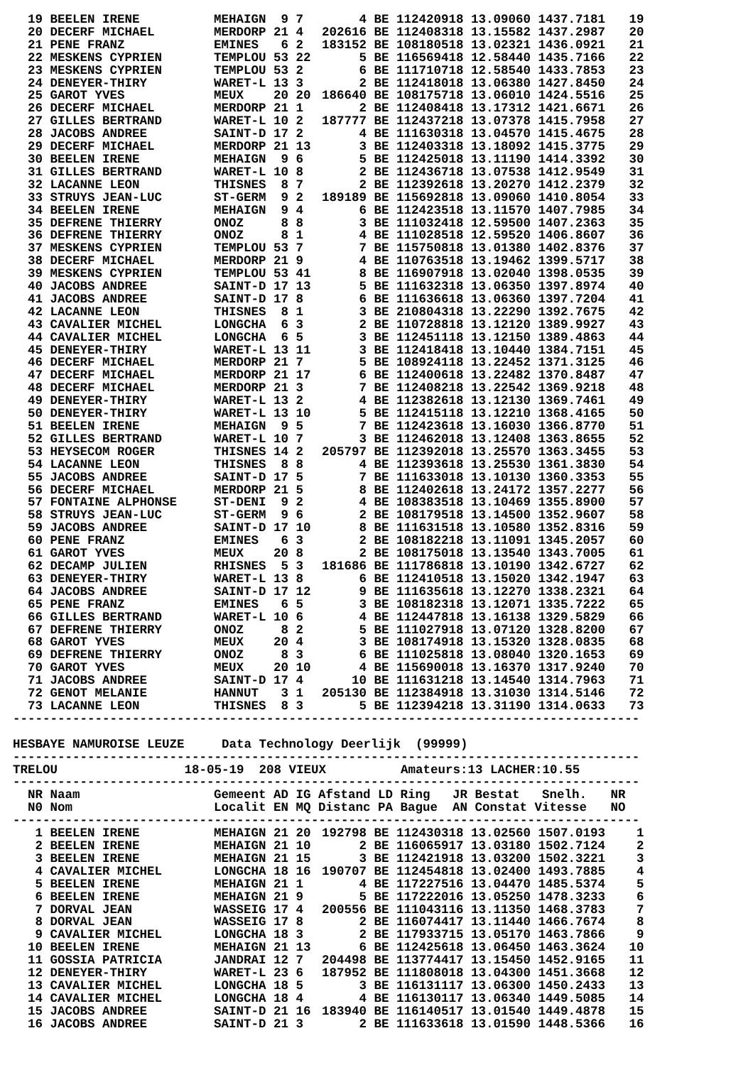| 19 | BEELEN IRENE | MEHAIGN | 9 | 7 | 4 | BE | 112420918 | 13.09060 | 1437.7181 | 19 |
| 20 | DECERF MICHAEL | MERDORP | 21 | 4 | 202616 | BE | 112408318 | 13.15582 | 1437.2987 | 20 |
| 21 | PENE FRANZ | EMINES | 6 | 2 | 183152 | BE | 108180518 | 13.02321 | 1436.0921 | 21 |
| 22 | MESKENS CYPRIEN | TEMPLOU | 53 | 22 | 5 | BE | 116569418 | 12.58440 | 1435.7166 | 22 |
| 23 | MESKENS CYPRIEN | TEMPLOU | 53 | 2 | 6 | BE | 111710718 | 12.58540 | 1433.7853 | 23 |
| 24 | DENEYER-THIRY | WARET-L | 13 | 3 | 2 | BE | 112418018 | 13.06380 | 1427.8450 | 24 |
| 25 | GAROT YVES | MEUX | 20 | 20 | 186640 | BE | 108175718 | 13.06010 | 1424.5516 | 25 |
| 26 | DECERF MICHAEL | MERDORP | 21 | 1 | 2 | BE | 112408418 | 13.17312 | 1421.6671 | 26 |
| 27 | GILLES BERTRAND | WARET-L | 10 | 2 | 187777 | BE | 112437218 | 13.07378 | 1415.7958 | 27 |
| 28 | JACOBS ANDREE | SAINT-D | 17 | 2 | 4 | BE | 111630318 | 13.04570 | 1415.4675 | 28 |
| 29 | DECERF MICHAEL | MERDORP | 21 | 13 | 3 | BE | 112403318 | 13.18092 | 1415.3775 | 29 |
| 30 | BEELEN IRENE | MEHAIGN | 9 | 6 | 5 | BE | 112425018 | 13.11190 | 1414.3392 | 30 |
| 31 | GILLES BERTRAND | WARET-L | 10 | 8 | 2 | BE | 112436718 | 13.07538 | 1412.9549 | 31 |
| 32 | LACANNE LEON | THISNES | 8 | 7 | 2 | BE | 112392618 | 13.20270 | 1412.2379 | 32 |
| 33 | STRUYS JEAN-LUC | ST-GERM | 9 | 2 | 189189 | BE | 115692818 | 13.09060 | 1410.8054 | 33 |
| 34 | BEELEN IRENE | MEHAIGN | 9 | 4 | 6 | BE | 112423518 | 13.11570 | 1407.7985 | 34 |
| 35 | DEFRENE THIERRY | ONOZ | 8 | 8 | 3 | BE | 111032418 | 12.59500 | 1407.2363 | 35 |
| 36 | DEFRENE THIERRY | ONOZ | 8 | 1 | 4 | BE | 111028518 | 12.59520 | 1406.8607 | 36 |
| 37 | MESKENS CYPRIEN | TEMPLOU | 53 | 7 | 7 | BE | 115750818 | 13.01380 | 1402.8376 | 37 |
| 38 | DECERF MICHAEL | MERDORP | 21 | 9 | 4 | BE | 110763518 | 13.19462 | 1399.5717 | 38 |
| 39 | MESKENS CYPRIEN | TEMPLOU | 53 | 41 | 8 | BE | 116907918 | 13.02040 | 1398.0535 | 39 |
| 40 | JACOBS ANDREE | SAINT-D | 17 | 13 | 5 | BE | 111632318 | 13.06350 | 1397.8974 | 40 |
| 41 | JACOBS ANDREE | SAINT-D | 17 | 8 | 6 | BE | 111636618 | 13.06360 | 1397.7204 | 41 |
| 42 | LACANNE LEON | THISNES | 8 | 1 | 3 | BE | 210804318 | 13.22290 | 1392.7675 | 42 |
| 43 | CAVALIER MICHEL | LONGCHA | 6 | 3 | 2 | BE | 110728818 | 13.12120 | 1389.9927 | 43 |
| 44 | CAVALIER MICHEL | LONGCHA | 6 | 5 | 3 | BE | 112451118 | 13.12150 | 1389.4863 | 44 |
| 45 | DENEYER-THIRY | WARET-L | 13 | 11 | 3 | BE | 112418418 | 13.10440 | 1384.7151 | 45 |
| 46 | DECERF MICHAEL | MERDORP | 21 | 7 | 5 | BE | 108924118 | 13.22452 | 1371.3125 | 46 |
| 47 | DECERF MICHAEL | MERDORP | 21 | 17 | 6 | BE | 112400618 | 13.22482 | 1370.8487 | 47 |
| 48 | DECERF MICHAEL | MERDORP | 21 | 3 | 7 | BE | 112408218 | 13.22542 | 1369.9218 | 48 |
| 49 | DENEYER-THIRY | WARET-L | 13 | 2 | 4 | BE | 112382618 | 13.12130 | 1369.7461 | 49 |
| 50 | DENEYER-THIRY | WARET-L | 13 | 10 | 5 | BE | 112415118 | 13.12210 | 1368.4165 | 50 |
| 51 | BEELEN IRENE | MEHAIGN | 9 | 5 | 7 | BE | 112423618 | 13.16030 | 1366.8770 | 51 |
| 52 | GILLES BERTRAND | WARET-L | 10 | 7 | 3 | BE | 112462018 | 13.12408 | 1363.8655 | 52 |
| 53 | HEYSECOM ROGER | THISNES | 14 | 2 | 205797 | BE | 112392018 | 13.25570 | 1363.3455 | 53 |
| 54 | LACANNE LEON | THISNES | 8 | 8 | 4 | BE | 112393618 | 13.25530 | 1361.3830 | 54 |
| 55 | JACOBS ANDREE | SAINT-D | 17 | 5 | 7 | BE | 111633018 | 13.10130 | 1360.3353 | 55 |
| 56 | DECERF MICHAEL | MERDORP | 21 | 5 | 8 | BE | 112402618 | 13.24172 | 1357.2277 | 56 |
| 57 | FONTAINE ALPHONSE | ST-DENI | 9 | 2 | 4 | BE | 108383518 | 13.10469 | 1355.8900 | 57 |
| 58 | STRUYS JEAN-LUC | ST-GERM | 9 | 6 | 2 | BE | 108179518 | 13.14500 | 1352.9607 | 58 |
| 59 | JACOBS ANDREE | SAINT-D | 17 | 10 | 8 | BE | 111631518 | 13.10580 | 1352.8316 | 59 |
| 60 | PENE FRANZ | EMINES | 6 | 3 | 2 | BE | 108182218 | 13.11091 | 1345.2057 | 60 |
| 61 | GAROT YVES | MEUX | 20 | 8 | 2 | BE | 108175018 | 13.13540 | 1343.7005 | 61 |
| 62 | DECAMP JULIEN | RHISNES | 5 | 3 | 181686 | BE | 111786818 | 13.10190 | 1342.6727 | 62 |
| 63 | DENEYER-THIRY | WARET-L | 13 | 8 | 6 | BE | 112410518 | 13.15020 | 1342.1947 | 63 |
| 64 | JACOBS ANDREE | SAINT-D | 17 | 12 | 9 | BE | 111635618 | 13.12270 | 1338.2321 | 64 |
| 65 | PENE FRANZ | EMINES | 6 | 5 | 3 | BE | 108182318 | 13.12071 | 1335.7222 | 65 |
| 66 | GILLES BERTRAND | WARET-L | 10 | 6 | 4 | BE | 112447818 | 13.16138 | 1329.5829 | 66 |
| 67 | DEFRENE THIERRY | ONOZ | 8 | 2 | 5 | BE | 111027918 | 13.07120 | 1328.8200 | 67 |
| 68 | GAROT YVES | MEUX | 20 | 4 | 3 | BE | 108174918 | 13.15320 | 1328.0835 | 68 |
| 69 | DEFRENE THIERRY | ONOZ | 8 | 3 | 6 | BE | 111025818 | 13.08040 | 1320.1653 | 69 |
| 70 | GAROT YVES | MEUX | 20 | 10 | 4 | BE | 115690018 | 13.16370 | 1317.9240 | 70 |
| 71 | JACOBS ANDREE | SAINT-D | 17 | 4 | 10 | BE | 111631218 | 13.14540 | 1314.7963 | 71 |
| 72 | GENOT MELANIE | HANNUT | 3 | 1 | 205130 | BE | 112384918 | 13.31030 | 1314.5146 | 72 |
| 73 | LACANNE LEON | THISNES | 8 | 3 | 5 | BE | 112394218 | 13.31190 | 1314.0633 | 73 |
------------------------------------------------------------------------------------
HESBAYE NAMUROISE LEUZE Data Technology Deerlijk (99999)
------------------------------------------------------------------------------------
TRELOU 18-05-19 208 VIEUX Amateurs:13 LACHER:10.55
------------------------------------------------------------------------------------
| NR | Naam | Gemeent | AD | IG | Afstand | LD | Ring JR | Bestat | Snelh. | NR |
| --- | --- | --- | --- | --- | --- | --- | --- | --- | --- | --- |
| N0 | Nom | Localit | EN | MQ | Distanc | PA | Bague AN | Constat | Vitesse | NO |
------------------------------------------------------------------------------------
| 1 | BEELEN IRENE | MEHAIGN | 21 | 20 | 192798 | BE | 112430318 | 13.02560 | 1507.0193 | 1 |
| 2 | BEELEN IRENE | MEHAIGN | 21 | 10 | 2 | BE | 116065917 | 13.03180 | 1502.7124 | 2 |
| 3 | BEELEN IRENE | MEHAIGN | 21 | 15 | 3 | BE | 112421918 | 13.03200 | 1502.3221 | 3 |
| 4 | CAVALIER MICHEL | LONGCHA | 18 | 16 | 190707 | BE | 112454818 | 13.02400 | 1493.7885 | 4 |
| 5 | BEELEN IRENE | MEHAIGN | 21 | 1 | 4 | BE | 117227516 | 13.04470 | 1485.5374 | 5 |
| 6 | BEELEN IRENE | MEHAIGN | 21 | 9 | 5 | BE | 117222016 | 13.05250 | 1478.3233 | 6 |
| 7 | DORVAL JEAN | WASSEIG | 17 | 4 | 200556 | BE | 111043116 | 13.11350 | 1468.3783 | 7 |
| 8 | DORVAL JEAN | WASSEIG | 17 | 8 | 2 | BE | 116074417 | 13.11440 | 1466.7674 | 8 |
| 9 | CAVALIER MICHEL | LONGCHA | 18 | 3 | 2 | BE | 117933715 | 13.05170 | 1463.7866 | 9 |
| 10 | BEELEN IRENE | MEHAIGN | 21 | 13 | 6 | BE | 112425618 | 13.06450 | 1463.3624 | 10 |
| 11 | GOSSIA PATRICIA | JANDRAI | 12 | 7 | 204498 | BE | 113774417 | 13.15450 | 1452.9165 | 11 |
| 12 | DENEYER-THIRY | WARET-L | 23 | 6 | 187952 | BE | 111808018 | 13.04300 | 1451.3668 | 12 |
| 13 | CAVALIER MICHEL | LONGCHA | 18 | 5 | 3 | BE | 116131117 | 13.06300 | 1450.2433 | 13 |
| 14 | CAVALIER MICHEL | LONGCHA | 18 | 4 | 4 | BE | 116130117 | 13.06340 | 1449.5085 | 14 |
| 15 | JACOBS ANDREE | SAINT-D | 21 | 16 | 183940 | BE | 116140517 | 13.01540 | 1449.4878 | 15 |
| 16 | JACOBS ANDREE | SAINT-D | 21 | 3 | 2 | BE | 111633618 | 13.01590 | 1448.5366 | 16 |